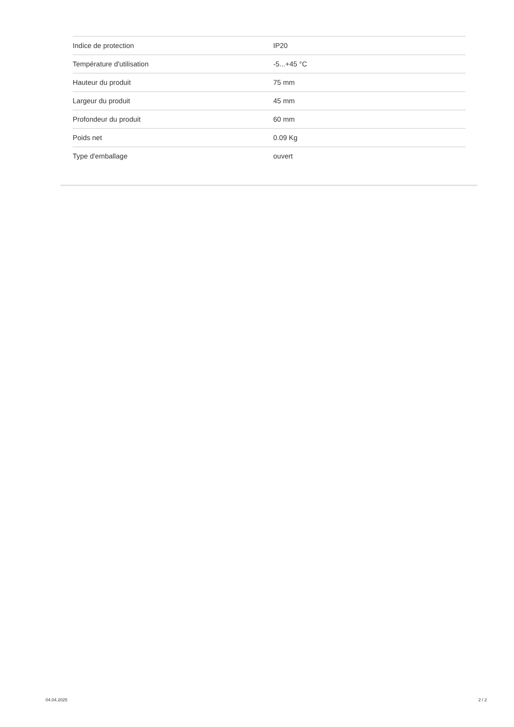| Indice de protection | IP20 |
| Température d'utilisation | -5...+45 °C |
| Hauteur du produit | 75 mm |
| Largeur du produit | 45 mm |
| Profondeur du produit | 60 mm |
| Poids net | 0.09 Kg |
| Type d'emballage | ouvert |
04.04.2025 2 / 2